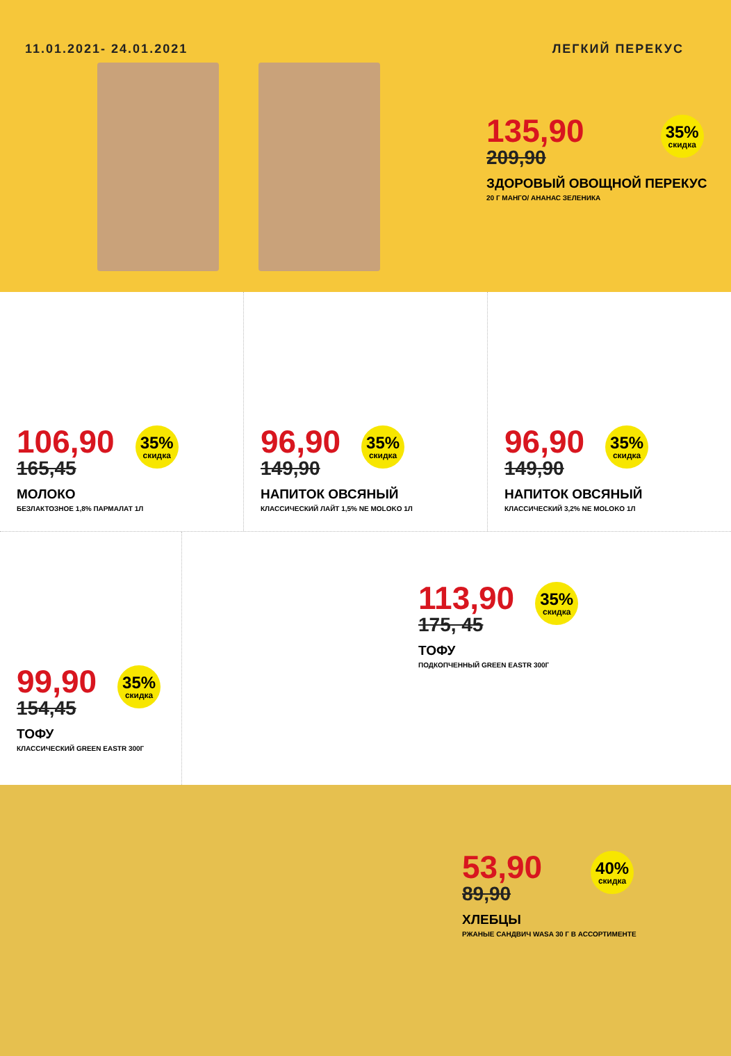11.01.2021- 24.01.2021 ЛЕГКИЙ ПЕРЕКУС
135,90
209,90
35%
скидка
ЗДОРОВЫЙ ОВОЩНОЙ ПЕРЕКУС
20 Г МАНГО/ АНАНАС ЗЕЛЕНИКА
106,90
165,45
35%
скидка
МОЛОКО
БЕЗЛАКТОЗНОЕ 1,8% ПАРМАЛАТ 1Л
96,90
149,90
35%
скидка
НАПИТОК ОВСЯНЫЙ
КЛАССИЧЕСКИЙ ЛАЙТ 1,5% NE MOLOKO 1Л
96,90
149,90
35%
скидка
НАПИТОК ОВСЯНЫЙ
КЛАССИЧЕСКИЙ 3,2% NE MOLOKO 1Л
99,90
154,45
35%
скидка
ТОФУ
КЛАССИЧЕСКИЙ GREEN EASTR 300Г
113,90
175, 45
35%
скидка
ТОФУ
ПОДКОПЧЕННЫЙ GREEN EASTR 300Г
53,90
89,90
40%
скидка
ХЛЕБЦЫ
РЖАНЫЕ САНДВИЧ WASA 30 Г В АССОРТИМЕНТЕ